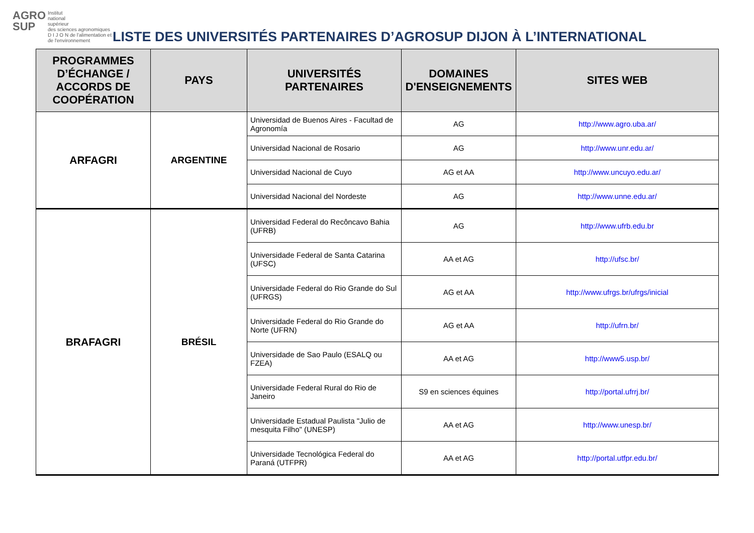AGRO
SUP
Institut
national
supérieur
des sciences agronomiques
D I J O N de l'alimentation et de l'environnement
LISTE DES UNIVERSITÉS PARTENAIRES D’AGROSUP DIJON À L’INTERNATIONAL
| PROGRAMMES D’ÉCHANGE / ACCORDS DE COOPÉRATION | PAYS | UNIVERSITÉS PARTENAIRES | DOMAINES D'ENSEIGNEMENTS | SITES WEB |
| --- | --- | --- | --- | --- |
| ARFAGRI | ARGENTINE | Universidad de Buenos Aires - Facultad de Agronomía | AG | http://www.agro.uba.ar/ |
| | | Universidad Nacional de Rosario | AG | http://www.unr.edu.ar/ |
| | | Universidad Nacional de Cuyo | AG et AA | http://www.uncuyo.edu.ar/ |
| | | Universidad Nacional del Nordeste | AG | http://www.unne.edu.ar/ |
| BRAFAGRI | BRÉSIL | Universidad Federal do Recôncavo Bahia (UFRB) | AG | http://www.ufrb.edu.br |
| | | Universidade Federal de Santa Catarina (UFSC) | AA et AG | http://ufsc.br/ |
| | | Universidade Federal do Rio Grande do Sul (UFRGS) | AG et AA | http://www.ufrgs.br/ufrgs/inicial |
| | | Universidade Federal do Rio Grande do Norte (UFRN) | AG et AA | http://ufrn.br/ |
| | | Universidade de Sao Paulo (ESALQ ou FZEA) | AA et AG | http://www5.usp.br/ |
| | | Universidade Federal Rural do Rio de Janeiro | S9 en sciences équines | http://portal.ufrrj.br/ |
| | | Universidade Estadual Paulista "Julio de mesquita Filho" (UNESP) | AA et AG | http://www.unesp.br/ |
| | | Universidade Tecnológica Federal do Paraná (UTFPR) | AA et AG | http://portal.utfpr.edu.br/ |